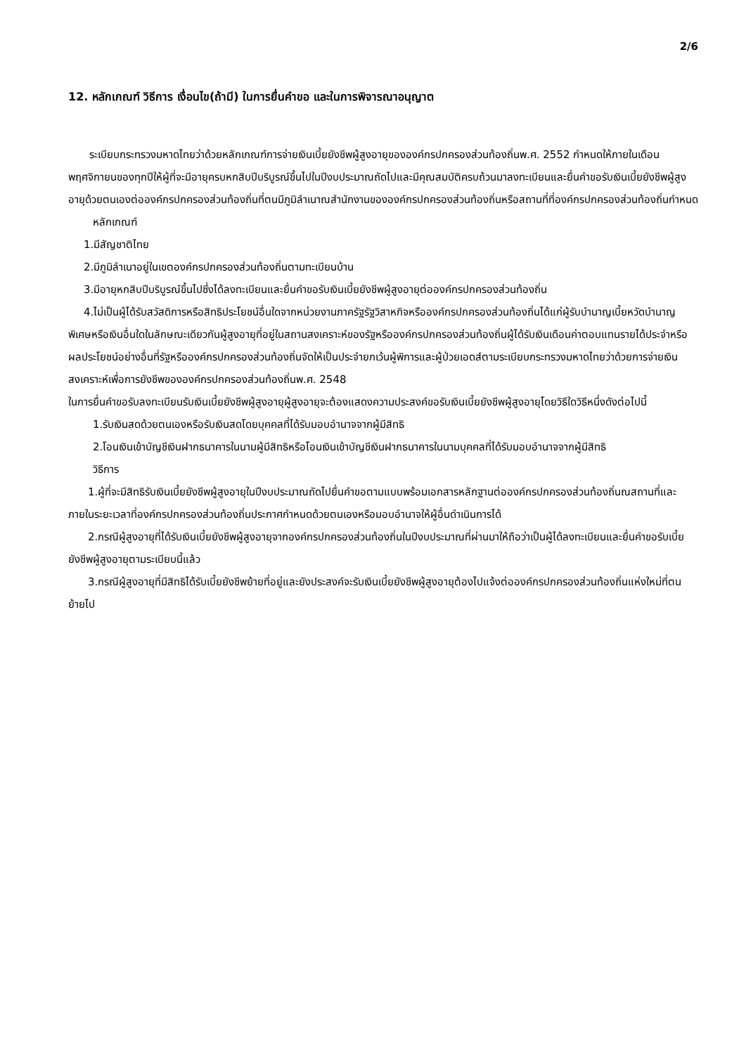2/6
12. หลักเกณฑ์ วิธีการ เงื่อนไข(ถ้ามี) ในการยื่นคำขอ และในการพิจารณาอนุญาต
ระเบียบกระทรวงมหาดไทยว่าด้วยหลักเกณฑ์การจ่ายเงินเบี้ยยังชีพผู้สูงอายุขององค์กรปกครองส่วนท้องถิ่นพ.ศ. 2552 กำหนดให้ภายในเดือนพฤศจิกายนของทุกปีให้ผู้ที่จะมีอายุครบหกสิบปีบริบูรณ์ขึ้นไปในปีงบประมาณถัดไปและมีคุณสมบัติครบถ้วนมาลงทะเบียนและยื่นคำขอรับเงินเบี้ยยังชีพผู้สูงอายุด้วยตนเองต่อองค์กรปกครองส่วนท้องถิ่นที่ตนมีภูมิลำเนาณสำนักงานขององค์กรปกครองส่วนท้องถิ่นหรือสถานที่ที่องค์กรปกครองส่วนท้องถิ่นกำหนด
หลักเกณฑ์
1.มีสัญชาติไทย
2.มีภูมิลำเนาอยู่ในเขตองค์กรปกครองส่วนท้องถิ่นตามทะเบียนบ้าน
3.มีอายุหกสิบปีบริบูรณ์ขึ้นไปซึ่งได้ลงทะเบียนและยื่นคำขอรับเงินเบี้ยยังชีพผู้สูงอายุต่อองค์กรปกครองส่วนท้องถิ่น
4.ไม่เป็นผู้ได้รับสวัสดิการหรือสิทธิประโยชน์อื่นใดจากหน่วยงานภาครัฐรัฐวิสาหกิจหรือองค์กรปกครองส่วนท้องถิ่นได้แก่ผู้รับบำนาญเบี้ยหวัดบำนาญพิเศษหรือเงินอื่นใดในลักษณะเดียวกันผู้สูงอายุที่อยู่ในสถานสงเคราะห์ของรัฐหรือองค์กรปกครองส่วนท้องถิ่นผู้ได้รับเงินเดือนค่าตอบแทนรายได้ประจำหรือผลประโยชน์อย่างอื่นที่รัฐหรือองค์กรปกครองส่วนท้องถิ่นจัดให้เป็นประจำยกเว้นผู้พิการและผู้ป่วยเอดส์ตามระเบียบกระทรวงมหาดไทยว่าด้วยการจ่ายเงินสงเคราะห์เพื่อการยังชีพขององค์กรปกครองส่วนท้องถิ่นพ.ศ. 2548
ในการยื่นคำขอรับลงทะเบียนรับเงินเบี้ยยังชีพผู้สูงอายุผู้สูงอายุจะต้องแสดงความประสงค์ขอรับเงินเบี้ยยังชีพผู้สูงอายุโดยวิธีใดวิธีหนึ่งดังต่อไปนี้
1.รับเงินสดด้วยตนเองหรือรับเงินสดโดยบุคคลที่ได้รับมอบอำนาจจากผู้มีสิทธิ
2.โอนเงินเข้าบัญชีเงินฝากธนาคารในนามผู้มีสิทธิหรือโอนเงินเข้าบัญชีเงินฝากธนาคารในนามบุคคลที่ได้รับมอบอำนาจจากผู้มีสิทธิ
วิธีการ
1.ผู้ที่จะมีสิทธิรับเงินเบี้ยยังชีพผู้สูงอายุในปีงบประมาณถัดไปยื่นคำขอตามแบบพร้อมเอกสารหลักฐานต่อองค์กรปกครองส่วนท้องถิ่นณสถานที่และภายในระยะเวลาที่องค์กรปกครองส่วนท้องถิ่นประกาศกำหนดด้วยตนเองหรือมอบอำนาจให้ผู้อื่นดำเนินการได้
2.กรณีผู้สูงอายุที่ได้รับเงินเบี้ยยังชีพผู้สูงอายุจากองค์กรปกครองส่วนท้องถิ่นในปีงบประมาณที่ผ่านมาให้ถือว่าเป็นผู้ได้ลงทะเบียนและยื่นคำขอรับเบี้ยยังชีพผู้สูงอายุตามระเบียบนี้แล้ว
3.กรณีผู้สูงอายุที่มีสิทธิได้รับเบี้ยยังชีพย้ายที่อยู่และยังประสงค์จะรับเงินเบี้ยยังชีพผู้สูงอายุต้องไปแจ้งต่อองค์กรปกครองส่วนท้องถิ่นแห่งใหม่ที่ตนย้ายไป